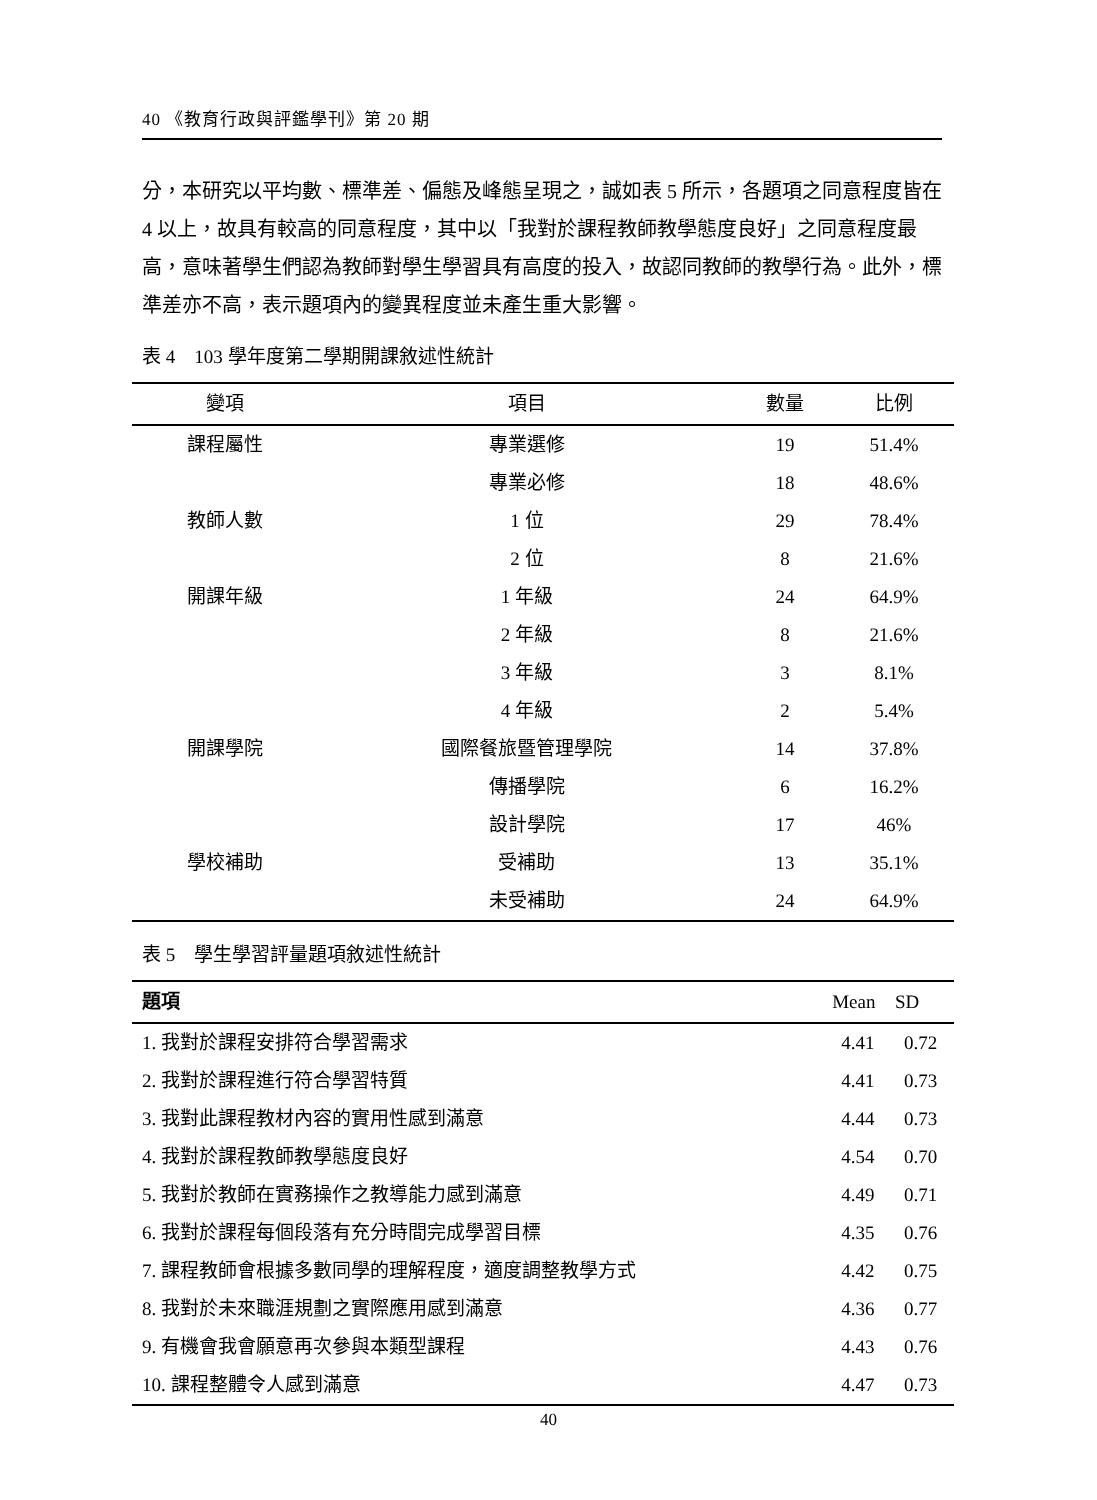40 《教育行政與評鑑學刊》第 20 期
分，本研究以平均數、標準差、偏態及峰態呈現之，誠如表 5 所示，各題項之同意程度皆在 4 以上，故具有較高的同意程度，其中以「我對於課程教師教學態度良好」之同意程度最高，意味著學生們認為教師對學生學習具有高度的投入，故認同教師的教學行為。此外，標準差亦不高，表示題項內的變異程度並未產生重大影響。
表 4　103 學年度第二學期開課敘述性統計
| 變項 | 項目 | 數量 | 比例 |
| --- | --- | --- | --- |
| 課程屬性 | 專業選修 | 19 | 51.4% |
| | 專業必修 | 18 | 48.6% |
| 教師人數 | 1 位 | 29 | 78.4% |
| | 2 位 | 8 | 21.6% |
| 開課年級 | 1 年級 | 24 | 64.9% |
| | 2 年級 | 8 | 21.6% |
| | 3 年級 | 3 | 8.1% |
| | 4 年級 | 2 | 5.4% |
| 開課學院 | 國際餐旅暨管理學院 | 14 | 37.8% |
| | 傳播學院 | 6 | 16.2% |
| | 設計學院 | 17 | 46% |
| 學校補助 | 受補助 | 13 | 35.1% |
| | 未受補助 | 24 | 64.9% |
表 5　學生學習評量題項敘述性統計
| 題項 | Mean | SD |
| --- | --- | --- |
| 1. 我對於課程安排符合學習需求 | 4.41 | 0.72 |
| 2. 我對於課程進行符合學習特質 | 4.41 | 0.73 |
| 3. 我對此課程教材內容的實用性感到滿意 | 4.44 | 0.73 |
| 4. 我對於課程教師教學態度良好 | 4.54 | 0.70 |
| 5. 我對於教師在實務操作之教導能力感到滿意 | 4.49 | 0.71 |
| 6. 我對於課程每個段落有充分時間完成學習目標 | 4.35 | 0.76 |
| 7. 課程教師會根據多數同學的理解程度，適度調整教學方式 | 4.42 | 0.75 |
| 8. 我對於未來職涯規劃之實際應用感到滿意 | 4.36 | 0.77 |
| 9. 有機會我會願意再次參與本類型課程 | 4.43 | 0.76 |
| 10. 課程整體令人感到滿意 | 4.47 | 0.73 |
40